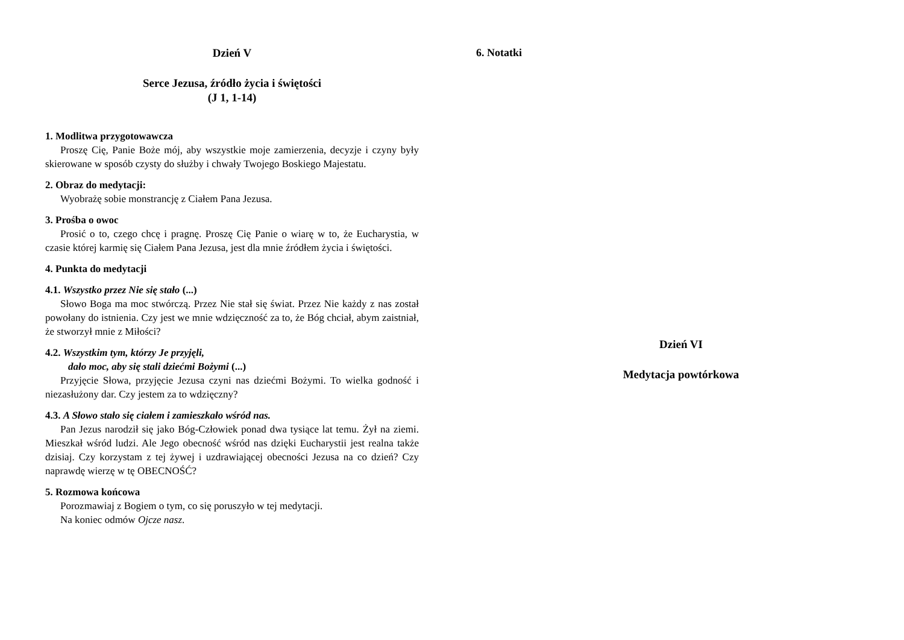Dzień V
Serce Jezusa, źródło życia i świętości
(J 1, 1-14)
1. Modlitwa przygotowawcza
Proszę Cię, Panie Boże mój, aby wszystkie moje zamierzenia, decyzje i czyny były skierowane w sposób czysty do służby i chwały Twojego Boskiego Majestatu.
2. Obraz do medytacji:
Wyobrażę sobie monstrancję z Ciałem Pana Jezusa.
3. Prośba o owoc
Prosić o to, czego chcę i pragnę. Proszę Cię Panie o wiarę w to, że Eucharystia, w czasie której karmię się Ciałem Pana Jezusa, jest dla mnie źródłem życia i świętości.
4. Punkta do medytacji
4.1. Wszystko przez Nie się stało (...)
Słowo Boga ma moc stwórczą. Przez Nie stał się świat. Przez Nie każdy z nas został powołany do istnienia. Czy jest we mnie wdzięczność za to, że Bóg chciał, abym zaistniał, że stworzył mnie z Miłości?
4.2. Wszystkim tym, którzy Je przyjęli,
dało moc, aby się stali dziećmi Bożymi (...)
Przyjęcie Słowa, przyjęcie Jezusa czyni nas dziećmi Bożymi. To wielka godność i niezasłużony dar. Czy jestem za to wdzięczny?
4.3. A Słowo stało się ciałem i zamieszkało wśród nas.
Pan Jezus narodził się jako Bóg-Człowiek ponad dwa tysiące lat temu. Żył na ziemi. Mieszkał wśród ludzi. Ale Jego obecność wśród nas dzięki Eucharystii jest realna także dzisiaj. Czy korzystam z tej żywej i uzdrawiającej obecności Jezusa na co dzień? Czy naprawdę wierzę w tę OBECNOŚĆ?
5. Rozmowa końcowa
Porozmawiaj z Bogiem o tym, co się poruszyło w tej medytacji.
Na koniec odmów Ojcze nasz.
6. Notatki
Dzień VI
Medytacja powtórkowa